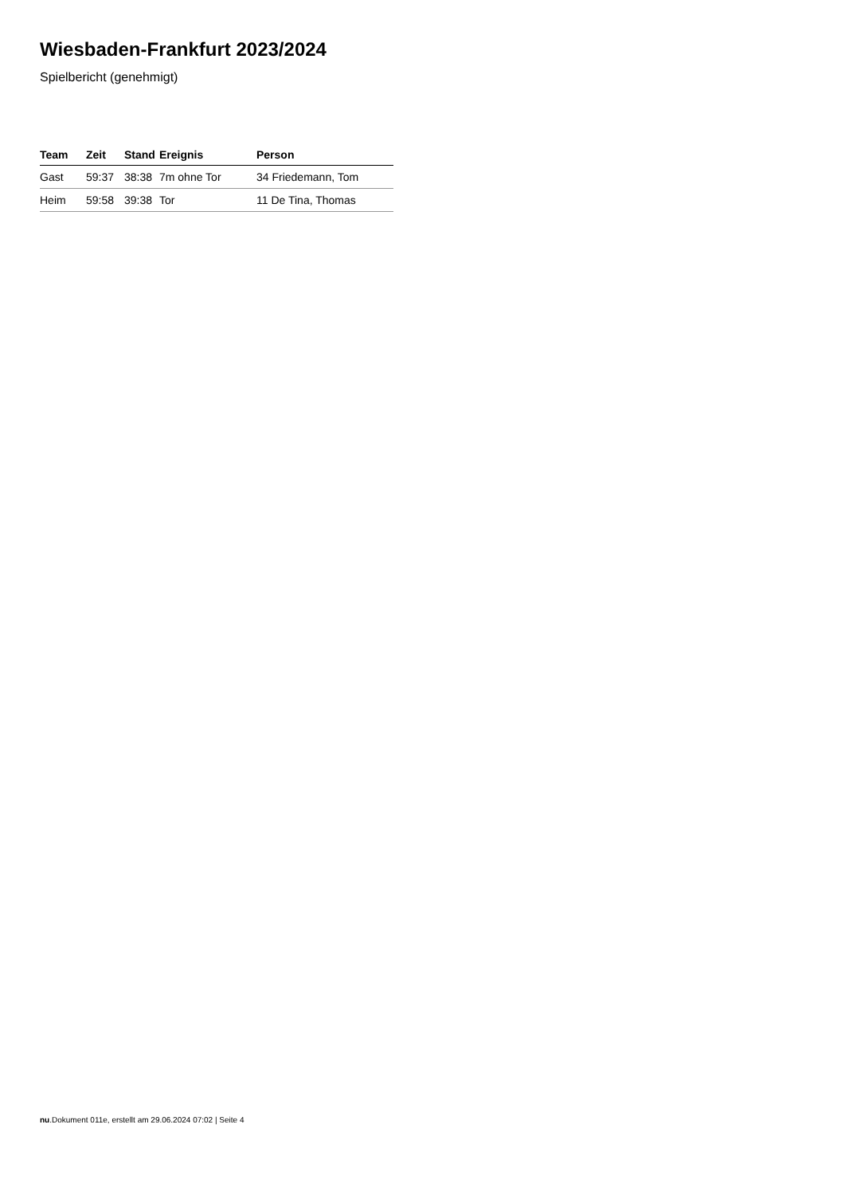Wiesbaden-Frankfurt 2023/2024
Spielbericht (genehmigt)
| Team | Zeit | Stand | Ereignis | Person |
| --- | --- | --- | --- | --- |
| Gast | 59:37 | 38:38 | 7m ohne Tor | 34 Friedemann, Tom |
| Heim | 59:58 | 39:38 | Tor | 11 De Tina, Thomas |
nu.Dokument 011e, erstellt am 29.06.2024 07:02 | Seite 4